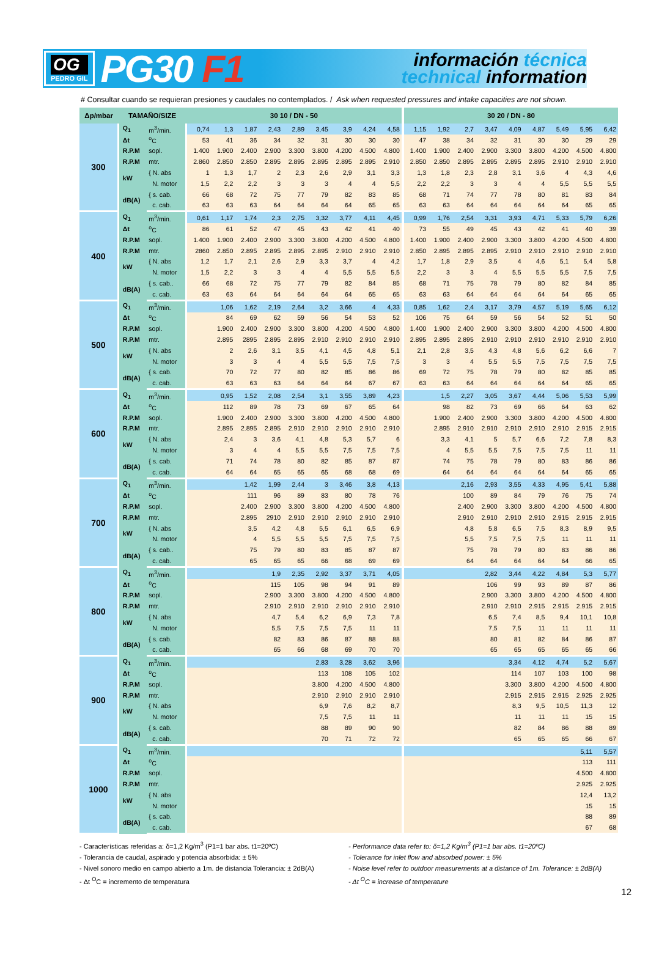OG
PEDRO GIL
PG30 F1
información técnica
technical information
# Consultar cuando se requieran presiones y caudales no contemplados. / Ask when requested pressures and intake capacities are not shown.
| Δp/mbar | TAMAÑO/SIZE | | 30 10 / DN - 50 | | | | | | | | | 30 20 / DN - 80 | | | | | | | | |
| --- | --- | --- | --- | --- | --- | --- | --- | --- | --- | --- | --- | --- | --- | --- | --- | --- | --- | --- | --- | --- |
| 300 | Q<sub>1</sub> | m<sup>3</sup>/min. | 0,74 | 1,3 | 1,87 | 2,43 | 2,89 | 3,45 | 3,9 | 4,24 | 4,58 | 1,15 | 1,92 | 2,7 | 3,47 | 4,09 | 4,87 | 5,49 | 5,95 | 6,42 |
| | Δt | <sup>o</sup> C | 53 | 41 | 36 | 34 | 32 | 31 | 30 | 30 | 30 | 47 | 38 | 34 | 32 | 31 | 30 | 30 | 29 | 29 |
| | R.P.M | sopl. | 1.400 | 1.900 | 2.400 | 2.900 | 3.300 | 3.800 | 4.200 | 4.500 | 4.800 | 1.400 | 1.900 | 2.400 | 2.900 | 3.300 | 3.800 | 4.200 | 4.500 | 4.800 |
| | R.P.M | mtr. | 2.860 | 2.850 | 2.850 | 2.895 | 2.895 | 2.895 | 2.895 | 2.895 | 2.910 | 2.850 | 2.850 | 2.895 | 2.895 | 2.895 | 2.895 | 2.910 | 2.910 | 2.910 |
| | kW | { N. abs | 1 | 1,3 | 1,7 | 2 | 2,3 | 2,6 | 2,9 | 3,1 | 3,3 | 1,3 | 1,8 | 2,3 | 2,8 | 3,1 | 3,6 | 4 | 4,3 | 4,6 |
| | | N. motor | 1,5 | 2,2 | 2,2 | 3 | 3 | 3 | 4 | 4 | 5,5 | 2,2 | 2,2 | 3 | 3 | 4 | 4 | 5,5 | 5,5 | 5,5 |
| | dB(A) | { s. cab. | 66 | 68 | 72 | 75 | 77 | 79 | 82 | 83 | 85 | 68 | 71 | 74 | 77 | 78 | 80 | 81 | 83 | 84 |
| | | c. cab. | 63 | 63 | 63 | 64 | 64 | 64 | 64 | 65 | 65 | 63 | 63 | 64 | 64 | 64 | 64 | 64 | 65 | 65 |
| 400 | Q<sub>1</sub> | m<sup>3</sup>/min. | 0,61 | 1,17 | 1,74 | 2,3 | 2,75 | 3,32 | 3,77 | 4,11 | 4,45 | 0,99 | 1,76 | 2,54 | 3,31 | 3,93 | 4,71 | 5,33 | 5,79 | 6,26 |
| | Δt | <sup>o</sup> C | 86 | 61 | 52 | 47 | 45 | 43 | 42 | 41 | 40 | 73 | 55 | 49 | 45 | 43 | 42 | 41 | 40 | 39 |
| | R.P.M | sopl. | 1.400 | 1.900 | 2.400 | 2.900 | 3.300 | 3.800 | 4.200 | 4.500 | 4.800 | 1.400 | 1.900 | 2.400 | 2.900 | 3.300 | 3.800 | 4.200 | 4.500 | 4.800 |
| | R.P.M | mtr. | 2860 | 2.850 | 2.895 | 2.895 | 2.895 | 2.895 | 2.910 | 2.910 | 2.910 | 2.850 | 2.895 | 2.895 | 2.895 | 2.910 | 2.910 | 2.910 | 2.910 | 2.910 |
| | kW | { N. abs | 1,2 | 1,7 | 2,1 | 2,6 | 2,9 | 3,3 | 3,7 | 4 | 4,2 | 1,7 | 1,8 | 2,9 | 3,5 | 4 | 4,6 | 5,1 | 5,4 | 5,8 |
| | | N. motor | 1,5 | 2,2 | 3 | 3 | 4 | 4 | 5,5 | 5,5 | 5,5 | 2,2 | 3 | 3 | 4 | 5,5 | 5,5 | 5,5 | 7,5 | 7,5 |
| | dB(A) | { s. cab.. | 66 | 68 | 72 | 75 | 77 | 79 | 82 | 84 | 85 | 68 | 71 | 75 | 78 | 79 | 80 | 82 | 84 | 85 |
| | | c. cab. | 63 | 63 | 64 | 64 | 64 | 64 | 64 | 65 | 65 | 63 | 63 | 64 | 64 | 64 | 64 | 64 | 65 | 65 |
| 500 | Q<sub>1</sub> | m<sup>3</sup>/min. | | 1,06 | 1,62 | 2,19 | 2,64 | 3,2 | 3,66 | 4 | 4,33 | 0,85 | 1,62 | 2,4 | 3,17 | 3,79 | 4,57 | 5,19 | 5,65 | 6,12 |
| | Δt | <sup>o</sup> C | | 84 | 69 | 62 | 59 | 56 | 54 | 53 | 52 | 106 | 75 | 64 | 59 | 56 | 54 | 52 | 51 | 50 |
| | R.P.M | sopl. | | 1.900 | 2.400 | 2.900 | 3.300 | 3.800 | 4.200 | 4.500 | 4.800 | 1.400 | 1.900 | 2.400 | 2.900 | 3.300 | 3.800 | 4.200 | 4.500 | 4.800 |
| | R.P.M | mtr. | | 2.895 | 2895 | 2.895 | 2.895 | 2.910 | 2.910 | 2.910 | 2.910 | 2.895 | 2.895 | 2.895 | 2.910 | 2.910 | 2.910 | 2.910 | 2.910 | 2.910 |
| | kW | { N. abs | | 2 | 2,6 | 3,1 | 3,5 | 4,1 | 4,5 | 4,8 | 5,1 | 2,1 | 2,8 | 3,5 | 4,3 | 4,8 | 5,6 | 6,2 | 6,6 | 7 |
| | | N. motor | | 3 | 3 | 4 | 4 | 5,5 | 5,5 | 7,5 | 7,5 | 3 | 3 | 4 | 5,5 | 5,5 | 7,5 | 7,5 | 7,5 | 7,5 |
| | dB(A) | { s. cab. | | 70 | 72 | 77 | 80 | 82 | 85 | 86 | 86 | 69 | 72 | 75 | 78 | 79 | 80 | 82 | 85 | 85 |
| | | c. cab. | | 63 | 63 | 63 | 64 | 64 | 64 | 67 | 67 | 63 | 63 | 64 | 64 | 64 | 64 | 64 | 65 | 65 |
| 600 | Q<sub>1</sub> | m<sup>3</sup>/min. | | 0,95 | 1,52 | 2,08 | 2,54 | 3,1 | 3,55 | 3,89 | 4,23 | | 1,5 | 2,27 | 3,05 | 3,67 | 4,44 | 5,06 | 5,53 | 5,99 |
| | Δt | <sup>o</sup> C | | 112 | 89 | 78 | 73 | 69 | 67 | 65 | 64 | | 98 | 82 | 73 | 69 | 66 | 64 | 63 | 62 |
| | R.P.M | sopl. | | 1.900 | 2.400 | 2.900 | 3.300 | 3.800 | 4.200 | 4.500 | 4.800 | | 1.900 | 2.400 | 2.900 | 3.300 | 3.800 | 4.200 | 4.500 | 4.800 |
| | R.P.M | mtr. | | 2.895 | 2.895 | 2.895 | 2.910 | 2.910 | 2.910 | 2.910 | 2.910 | | 2.895 | 2.910 | 2.910 | 2.910 | 2.910 | 2.910 | 2.915 | 2.915 |
| | kW | { N. abs | | 2,4 | 3 | 3,6 | 4,1 | 4,8 | 5,3 | 5,7 | 6 | | 3,3 | 4,1 | 5 | 5,7 | 6,6 | 7,2 | 7,8 | 8,3 |
| | | N. motor | | 3 | 4 | 4 | 5,5 | 5,5 | 7,5 | 7,5 | 7,5 | | 4 | 5,5 | 5,5 | 7,5 | 7,5 | 7,5 | 11 | 11 |
| | dB(A) | { s. cab. | | 71 | 74 | 78 | 80 | 82 | 85 | 87 | 87 | | 74 | 75 | 78 | 79 | 80 | 83 | 86 | 86 |
| | | c. cab. | | 64 | 64 | 65 | 65 | 65 | 68 | 68 | 69 | | 64 | 64 | 64 | 64 | 64 | 64 | 65 | 65 |
| 700 | Q<sub>1</sub> | m<sup>3</sup>/min. | | | 1,42 | 1,99 | 2,44 | 3 | 3,46 | 3,8 | 4,13 | | | 2,16 | 2,93 | 3,55 | 4,33 | 4,95 | 5,41 | 5,88 |
| | Δt | <sup>o</sup> C | | | 111 | 96 | 89 | 83 | 80 | 78 | 76 | | | 100 | 89 | 84 | 79 | 76 | 75 | 74 |
| | R.P.M | sopl. | | | 2.400 | 2.900 | 3.300 | 3.800 | 4.200 | 4.500 | 4.800 | | | 2.400 | 2.900 | 3.300 | 3.800 | 4.200 | 4.500 | 4.800 |
| | R.P.M | mtr. | | | 2.895 | 2910 | 2.910 | 2.910 | 2.910 | 2.910 | 2.910 | | | 2.910 | 2.910 | 2.910 | 2.910 | 2.915 | 2.915 | 2.915 |
| | kW | { N. abs | | | 3,5 | 4,2 | 4,8 | 5,5 | 6,1 | 6,5 | 6,9 | | | 4,8 | 5,8 | 6,5 | 7,5 | 8,3 | 8,9 | 9,5 |
| | | N. motor | | | 4 | 5,5 | 5,5 | 5,5 | 7,5 | 7,5 | 7,5 | | | 5,5 | 7,5 | 7,5 | 7,5 | 11 | 11 | 11 |
| | dB(A) | { s. cab.. | | | 75 | 79 | 80 | 83 | 85 | 87 | 87 | | | 75 | 78 | 79 | 80 | 83 | 86 | 86 |
| | | c. cab. | | | 65 | 65 | 65 | 66 | 68 | 69 | 69 | | | 64 | 64 | 64 | 64 | 64 | 66 | 65 |
| 800 | Q<sub>1</sub> | m<sup>3</sup>/min. | | | | 1,9 | 2,35 | 2,92 | 3,37 | 3,71 | 4,05 | | | | 2,82 | 3,44 | 4,22 | 4,84 | 5,3 | 5,77 |
| | Δt | <sup>o</sup> C | | | | 115 | 105 | 98 | 94 | 91 | 89 | | | | 106 | 99 | 93 | 89 | 87 | 86 |
| | R.P.M | sopl. | | | | 2.900 | 3.300 | 3.800 | 4.200 | 4.500 | 4.800 | | | | 2.900 | 3.300 | 3.800 | 4.200 | 4.500 | 4.800 |
| | R.P.M | mtr. | | | | 2.910 | 2.910 | 2.910 | 2.910 | 2.910 | 2.910 | | | | 2.910 | 2.910 | 2.915 | 2.915 | 2.915 | 2.915 |
| | kW | { N. abs | | | | 4,7 | 5,4 | 6,2 | 6,9 | 7,3 | 7,8 | | | | 6,5 | 7,4 | 8,5 | 9,4 | 10,1 | 10,8 |
| | | N. motor | | | | 5,5 | 7,5 | 7,5 | 7,5 | 11 | 11 | | | | 7,5 | 7,5 | 11 | 11 | 11 | 11 |
| | dB(A) | { s. cab. | | | | 82 | 83 | 86 | 87 | 88 | 88 | | | | 80 | 81 | 82 | 84 | 86 | 87 |
| | | c. cab. | | | | 65 | 66 | 68 | 69 | 70 | 70 | | | | 65 | 65 | 65 | 65 | 65 | 66 |
| 900 | Q<sub>1</sub> | m<sup>3</sup>/min. | | | | | | 2,83 | 3,28 | 3,62 | 3,96 | | | | | 3,34 | 4,12 | 4,74 | 5,2 | 5,67 |
| | Δt | <sup>o</sup> C | | | | | | 113 | 108 | 105 | 102 | | | | | 114 | 107 | 103 | 100 | 98 |
| | R.P.M | sopl. | | | | | | 3.800 | 4.200 | 4.500 | 4.800 | | | | | 3.300 | 3.800 | 4.200 | 4.500 | 4.800 |
| | R.P.M | mtr. | | | | | | 2.910 | 2.910 | 2.910 | 2.910 | | | | | 2.915 | 2.915 | 2.915 | 2.925 | 2.925 |
| | kW | { N. abs | | | | | | 6,9 | 7,6 | 8,2 | 8,7 | | | | | 8,3 | 9,5 | 10,5 | 11,3 | 12 |
| | | N. motor | | | | | | 7,5 | 7,5 | 11 | 11 | | | | | 11 | 11 | 11 | 15 | 15 |
| | dB(A) | { s. cab. | | | | | | 88 | 89 | 90 | 90 | | | | | 82 | 84 | 86 | 88 | 89 |
| | | c. cab. | | | | | | 70 | 71 | 72 | 72 | | | | | 65 | 65 | 65 | 66 | 67 |
| 1000 | Q<sub>1</sub> | m<sup>3</sup>/min. | | | | | | | | | | | | | | | | | 5,11 | 5,57 |
| | Δt | <sup>o</sup> C | | | | | | | | | | | | | | | | | 113 | 111 |
| | R.P.M | sopl. | | | | | | | | | | | | | | | | | 4.500 | 4.800 |
| | R.P.M | mtr. | | | | | | | | | | | | | | | | | 2.925 | 2.925 |
| | kW | { N. abs | | | | | | | | | | | | | | | | | 12,4 | 13,2 |
| | | N. motor | | | | | | | | | | | | | | | | | 15 | 15 |
| | dB(A) | { s. cab. | | | | | | | | | | | | | | | | | 88 | 89 |
| | | c. cab. | | | | | | | | | | | | | | | | | 67 | 68 |
- Características referidas a: δ=1,2 Kg/m<sup>3</sup> (P1=1 bar abs. t1=20ºC)
- Tolerancia de caudal, aspirado y potencia absorbida: ± 5%
- Nivel sonoro medio en campo abierto a 1m. de distancia Tolerancia: ± 2dB(A)
- Δt <sup>O</sup>C = incremento de temperatura
- Performance data refer to: δ=1,2 Kg/m<sup>3</sup> (P1=1 bar abs. t1=20ºC)
- Tolerance for inlet flow and absorbed power: ± 5%
- Noise level refer to outdoor measurements at a distance of 1m. Tolerance: ± 2dB(A)
- Δt <sup>O</sup>C = increase of temperature
12